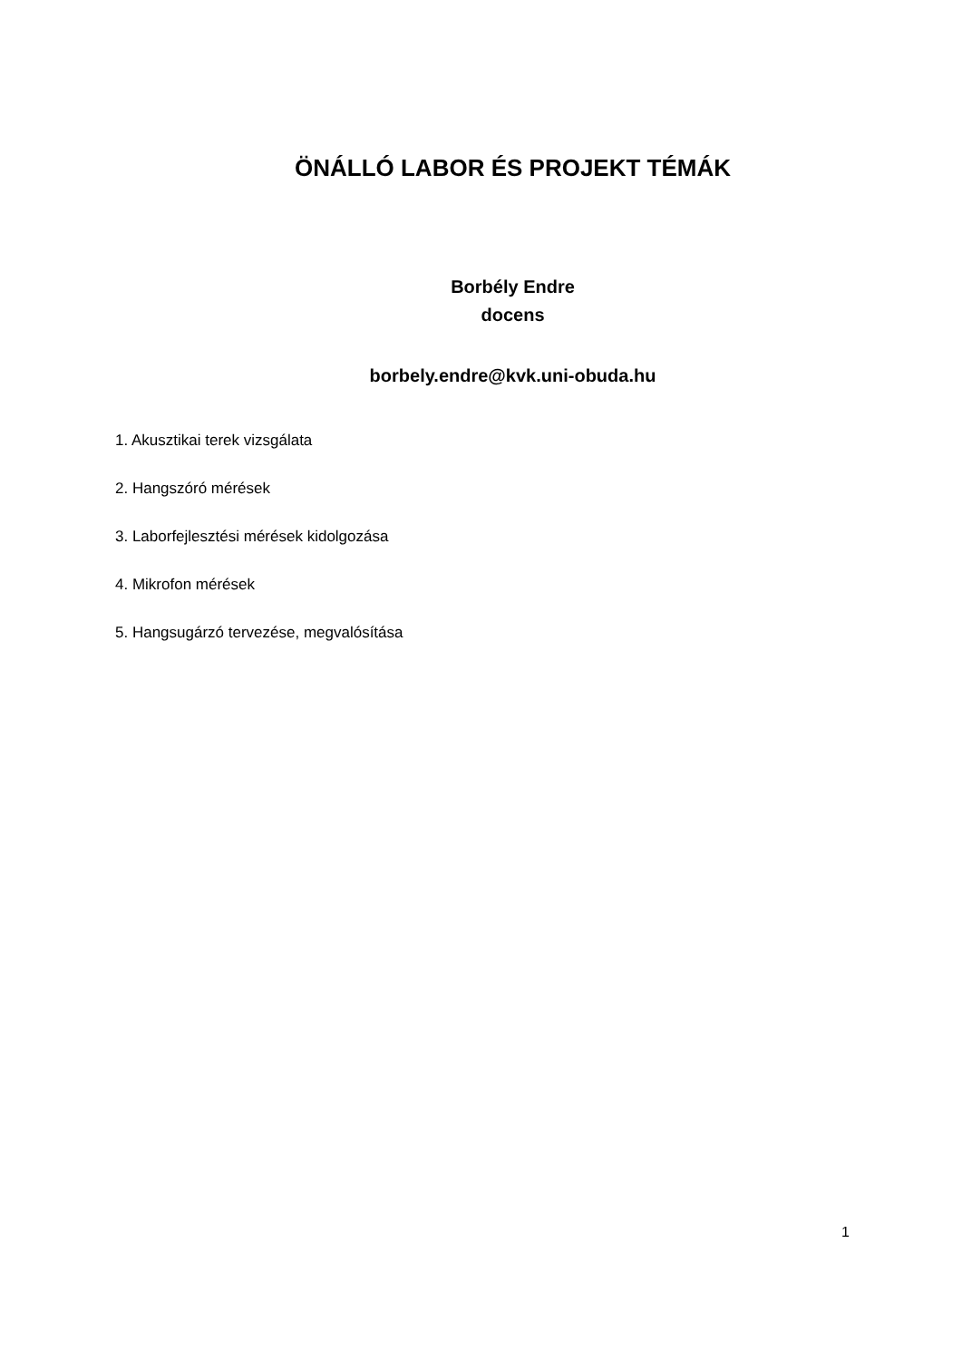ÖNÁLLÓ LABOR ÉS PROJEKT TÉMÁK
Borbély Endre
docens
borbely.endre@kvk.uni-obuda.hu
1. Akusztikai terek vizsgálata
2. Hangszóró mérések
3. Laborfejlesztési mérések kidolgozása
4. Mikrofon mérések
5. Hangsugárzó tervezése, megvalósítása
1